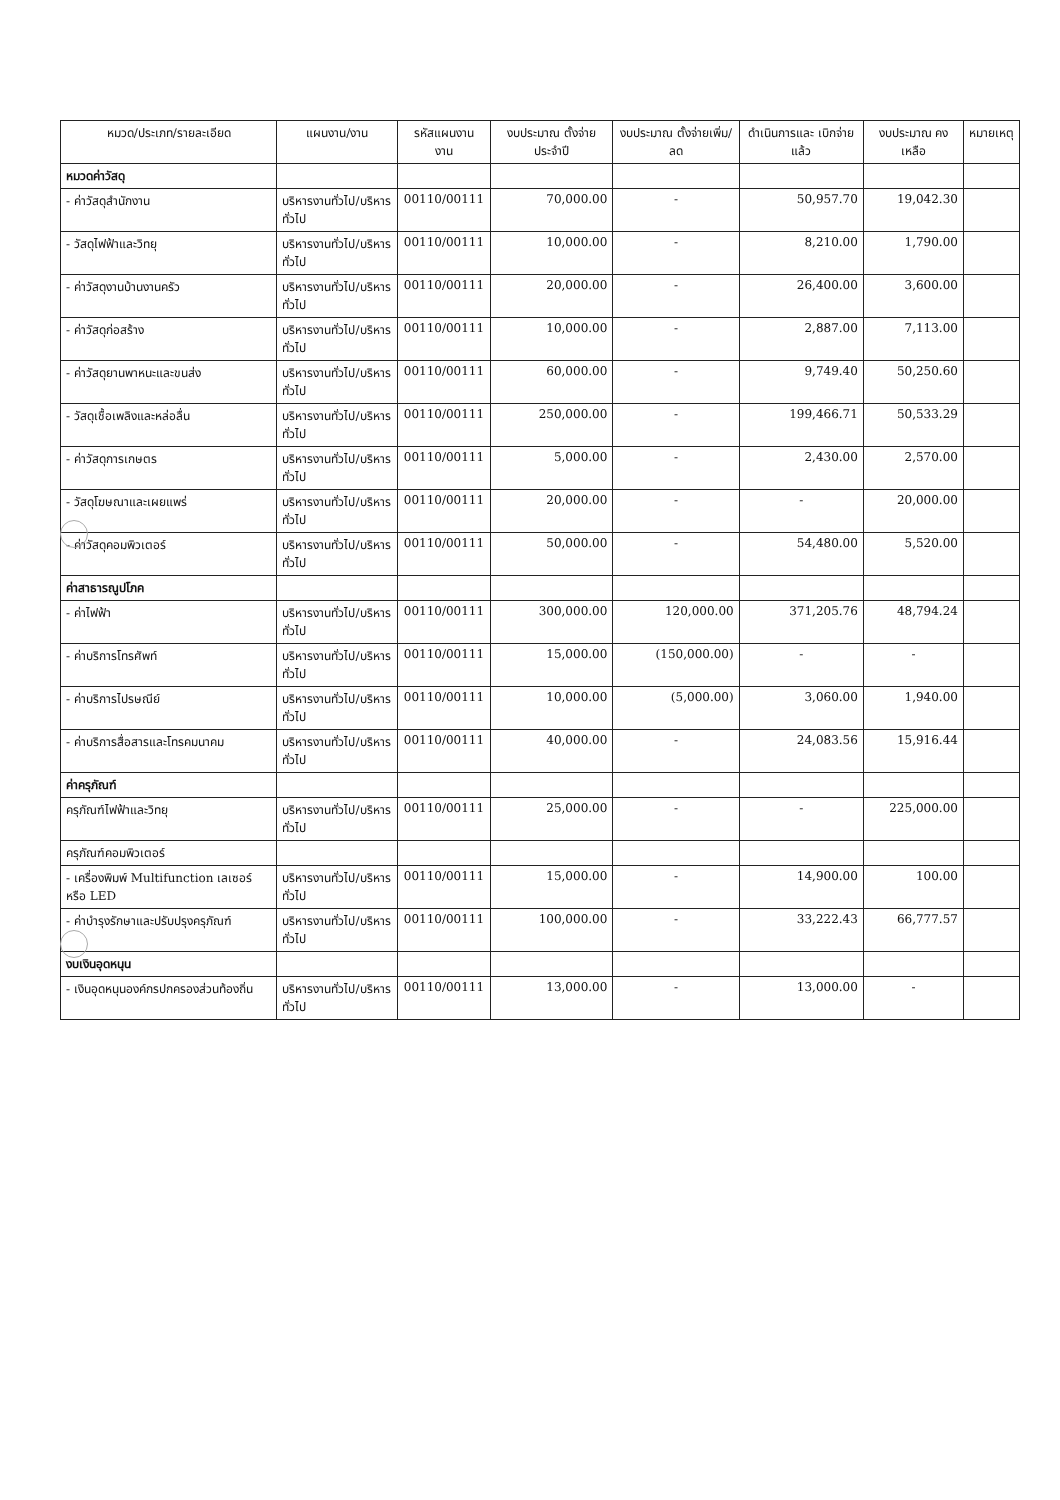| หมวด/ประเภท/รายละเอียด | แผนงาน/งาน | รหัสแผนงาน งาน | งบประมาณ ตั้งจ่ายประจำปี | งบประมาณ ตั้งจ่ายเพิ่ม/ลด | ดำเนินการและ เบิกจ่ายแล้ว | งบประมาณ คงเหลือ | หมายเหตุ |
| --- | --- | --- | --- | --- | --- | --- | --- |
| หมวดค่าวัสดุ | | | | | | | |
| - ค่าวัสดุสำนักงาน | บริหารงานทั่วไป/บริหารทั่วไป | 00110/00111 | 70,000.00 | - | 50,957.70 | 19,042.30 | |
| - วัสดุไฟฟ้าและวิทยุ | บริหารงานทั่วไป/บริหารทั่วไป | 00110/00111 | 10,000.00 | - | 8,210.00 | 1,790.00 | |
| - ค่าวัสดุงานบ้านงานครัว | บริหารงานทั่วไป/บริหารทั่วไป | 00110/00111 | 20,000.00 | - | 26,400.00 | 3,600.00 | |
| - ค่าวัสดุก่อสร้าง | บริหารงานทั่วไป/บริหารทั่วไป | 00110/00111 | 10,000.00 | - | 2,887.00 | 7,113.00 | |
| - ค่าวัสดุยานพาหนะและขนส่ง | บริหารงานทั่วไป/บริหารทั่วไป | 00110/00111 | 60,000.00 | - | 9,749.40 | 50,250.60 | |
| - วัสดุเชื้อเพลิงและหล่อลื่น | บริหารงานทั่วไป/บริหารทั่วไป | 00110/00111 | 250,000.00 | - | 199,466.71 | 50,533.29 | |
| - ค่าวัสดุการเกษตร | บริหารงานทั่วไป/บริหารทั่วไป | 00110/00111 | 5,000.00 | - | 2,430.00 | 2,570.00 | |
| - วัสดุโฆษณาและเผยแพร่ | บริหารงานทั่วไป/บริหารทั่วไป | 00110/00111 | 20,000.00 | - | - | 20,000.00 | |
| - ค่าวัสดุคอมพิวเตอร์ | บริหารงานทั่วไป/บริหารทั่วไป | 00110/00111 | 50,000.00 | - | 54,480.00 | 5,520.00 | |
| ค่าสาธารณูปโภค | | | | | | | |
| - ค่าไฟฟ้า | บริหารงานทั่วไป/บริหารทั่วไป | 00110/00111 | 300,000.00 | 120,000.00 | 371,205.76 | 48,794.24 | |
| - ค่าบริการโทรศัพท์ | บริหารงานทั่วไป/บริหารทั่วไป | 00110/00111 | 15,000.00 | (150,000.00) | - | - | |
| - ค่าบริการไปรษณีย์ | บริหารงานทั่วไป/บริหารทั่วไป | 00110/00111 | 10,000.00 | (5,000.00) | 3,060.00 | 1,940.00 | |
| - ค่าบริการสื่อสารและโทรคมนาคม | บริหารงานทั่วไป/บริหารทั่วไป | 00110/00111 | 40,000.00 | - | 24,083.56 | 15,916.44 | |
| ค่าครุภัณฑ์ | | | | | | | |
| ครุภัณฑ์ไฟฟ้าและวิทยุ | บริหารงานทั่วไป/บริหารทั่วไป | 00110/00111 | 25,000.00 | - | - | 225,000.00 | |
| ครุภัณฑ์คอมพิวเตอร์ | | | | | | | |
| - เครื่องพิมพ์ Multifunction เลเซอร์ หรือ LED | บริหารงานทั่วไป/บริหารทั่วไป | 00110/00111 | 15,000.00 | - | 14,900.00 | 100.00 | |
| - ค่าบำรุงรักษาและปรับปรุงครุภัณฑ์ | บริหารงานทั่วไป/บริหารทั่วไป | 00110/00111 | 100,000.00 | - | 33,222.43 | 66,777.57 | |
| งบเงินอุดหนุน | | | | | | | |
| - เงินอุดหนุนองค์กรปกครองส่วนท้องถิ่น | บริหารงานทั่วไป/บริหารทั่วไป | 00110/00111 | 13,000.00 | - | 13,000.00 | - | |